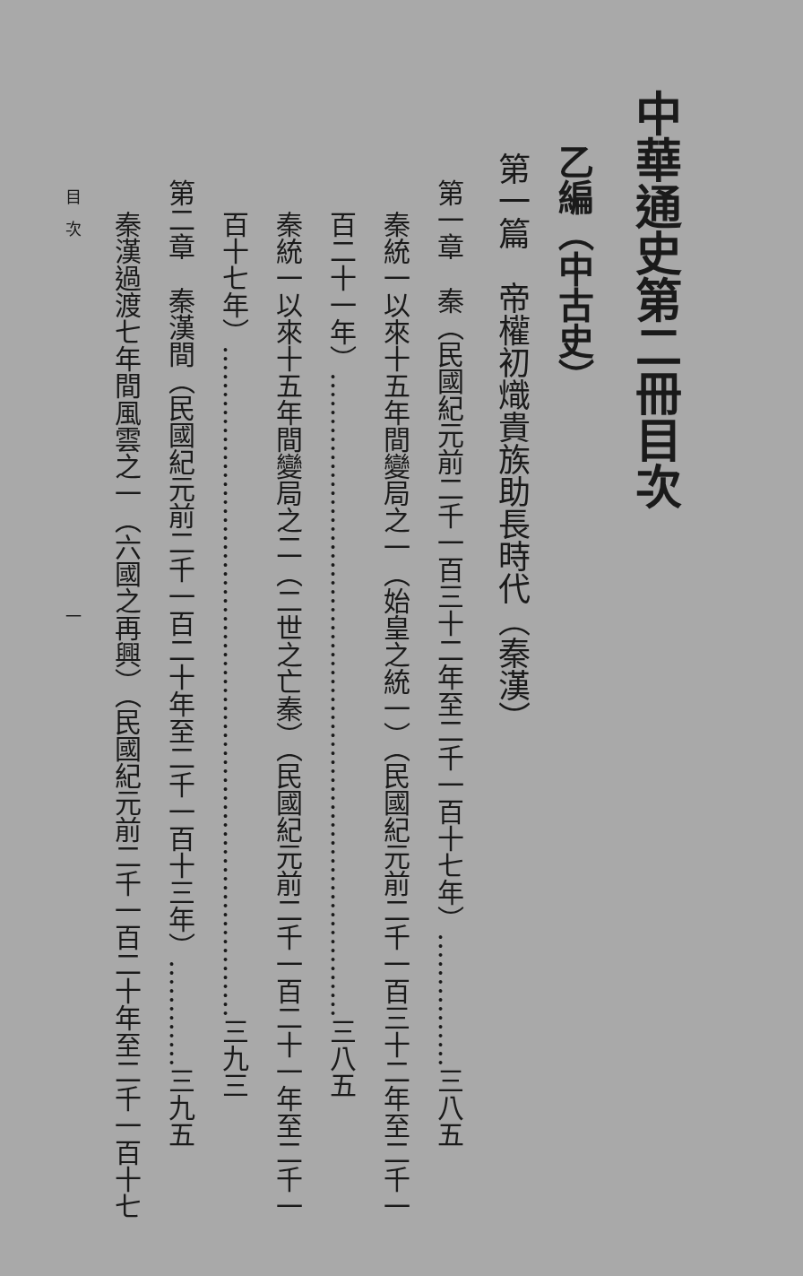中華通史第二冊目次
乙編（中古史）
第一篇　帝權初熾貴族助長時代（秦漢）
第一章　秦（民國紀元前二千一百三十二年至二千一百十七年）……………三八五
秦統一以來十五年間變局之一（始皇之統一）（民國紀元前二千一百三十二年至二千一
百二十一年）………………………………………………………………三八五
秦統一以來十五年間變局之二（二世之亡秦）（民國紀元前二千一百二十一年至二千一
百十七年）…………………………………………………………………三九三
第二章　秦漢間（民國紀元前二千一百二十年至二千一百十三年）…………三九五
秦漢過渡七年間風雲之一（六國之再興）（民國紀元前二千一百二十年至二千一百十七
目　次　　　　　　　　　　　　　　　　　　　　　　　一